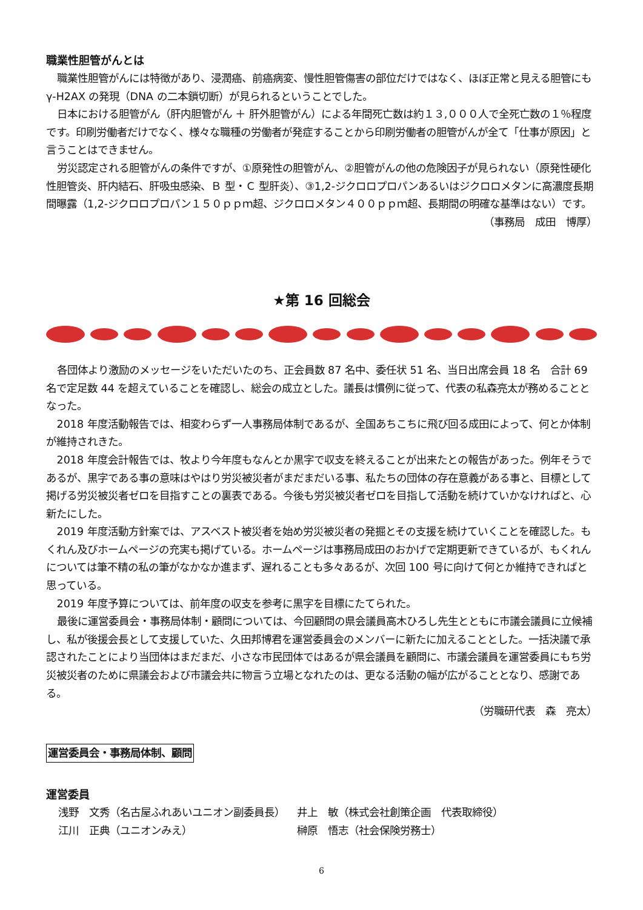職業性胆管がんとは
職業性胆管がんには特徴があり、浸潤癌、前癌病変、慢性胆管傷害の部位だけではなく、ほぼ正常と見える胆管にもγ-H2AX の発現（DNA の二本鎖切断）が見られるということでした。
日本における胆管がん（肝内胆管がん ＋ 肝外胆管がん）による年間死亡数は約１３,０００人で全死亡数の１％程度です。印刷労働者だけでなく、様々な職種の労働者が発症することから印刷労働者の胆管がんが全て「仕事が原因」と言うことはできません。
労災認定される胆管がんの条件ですが、①原発性の胆管がん、②胆管がんの他の危険因子が見られない（原発性硬化性胆管炎、肝内結石、肝吸虫感染、Ｂ 型・Ｃ 型肝炎）、③1,2-ジクロロプロパンあるいはジクロロメタンに高濃度長期間曝露（1,2-ジクロロプロパン１５０ｐｐｍ超、ジクロロメタン４００ｐｐｍ超、長期間の明確な基準はない）です。
（事務局　成田　博厚）
★第 16 回総会
各団体より激励のメッセージをいただいたのち、正会員数 87 名中、委任状 51 名、当日出席会員 18 名　合計 69 名で定足数 44 を超えていることを確認し、総会の成立とした。議長は慣例に従って、代表の私森亮太が務めることとなった。
2018 年度活動報告では、相変わらず一人事務局体制であるが、全国あちこちに飛び回る成田によって、何とか体制が維持されきた。
2018 年度会計報告では、牧より今年度もなんとか黒字で収支を終えることが出来たとの報告があった。例年そうであるが、黒字である事の意味はやはり労災被災者がまだまだいる事、私たちの団体の存在意義がある事と、目標として掲げる労災被災者ゼロを目指すことの裏表である。今後も労災被災者ゼロを目指して活動を続けていかなければと、心新たにした。
2019 年度活動方針案では、アスベスト被災者を始め労災被災者の発掘とその支援を続けていくことを確認した。もくれん及びホームページの充実も掲げている。ホームページは事務局成田のおかげで定期更新できているが、もくれんについては筆不精の私の筆がなかなか進まず、遅れることも多々あるが、次回 100 号に向けて何とか維持できればと思っている。
2019 年度予算については、前年度の収支を参考に黒字を目標にたてられた。
最後に運営委員会・事務局体制・顧問については、今回顧問の県会議員高木ひろし先生とともに市議会議員に立候補し、私が後援会長として支援していた、久田邦博君を運営委員会のメンバーに新たに加えることとした。一括決議で承認されたことにより当団体はまだまだ、小さな市民団体ではあるが県会議員を顧問に、市議会議員を運営委員にもち労災被災者のために県議会および市議会共に物言う立場となれたのは、更なる活動の幅が広がることとなり、感謝である。
（労職研代表　森　亮太）
運営委員会・事務局体制、顧問
運営委員
| 浅野 文秀（名古屋ふれあいユニオン副委員長） | 井上 敏（株式会社創策企画 代表取締役） |
| 江川 正典（ユニオンみえ） | 榊原 悟志（社会保険労務士） |
6